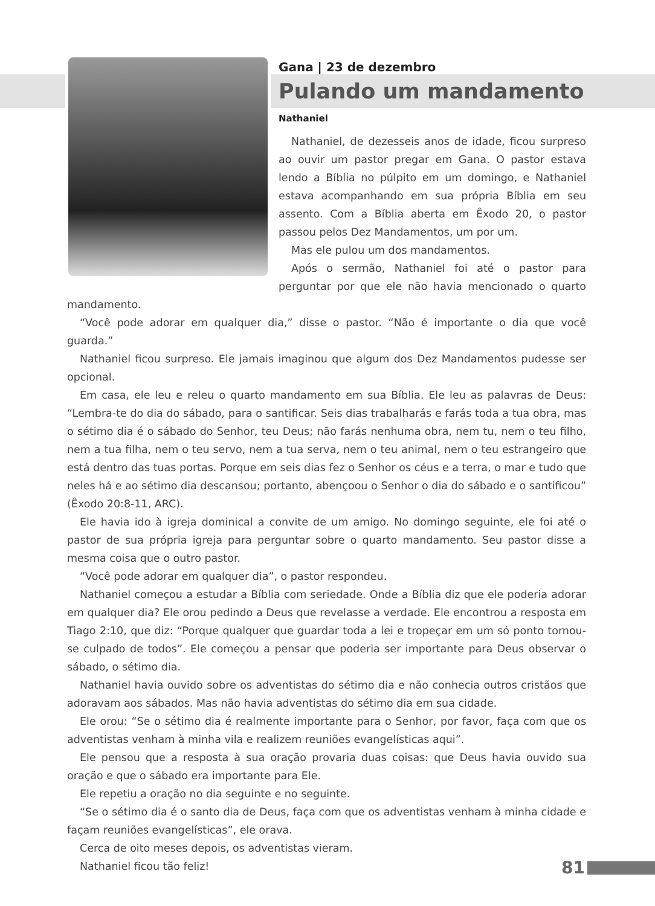Gana | 23 de dezembro
Pulando um mandamento
Nathaniel
Nathaniel, de dezesseis anos de idade, ficou surpreso ao ouvir um pastor pregar em Gana. O pastor estava lendo a Bíblia no púlpito em um domingo, e Nathaniel estava acompanhando em sua própria Bíblia em seu assento. Com a Bíblia aberta em Êxodo 20, o pastor passou pelos Dez Mandamentos, um por um.
Mas ele pulou um dos mandamentos.
Após o sermão, Nathaniel foi até o pastor para perguntar por que ele não havia mencionado o quarto mandamento.
“Você pode adorar em qualquer dia,” disse o pastor. “Não é importante o dia que você guarda.”
Nathaniel ficou surpreso. Ele jamais imaginou que algum dos Dez Mandamentos pudesse ser opcional.
Em casa, ele leu e releu o quarto mandamento em sua Bíblia. Ele leu as palavras de Deus: “Lembra-te do dia do sábado, para o santificar. Seis dias trabalharás e farás toda a tua obra, mas o sétimo dia é o sábado do Senhor, teu Deus; não farás nenhuma obra, nem tu, nem o teu filho, nem a tua filha, nem o teu servo, nem a tua serva, nem o teu animal, nem o teu estrangeiro que está dentro das tuas portas. Porque em seis dias fez o Senhor os céus e a terra, o mar e tudo que neles há e ao sétimo dia descansou; portanto, abençoou o Senhor o dia do sábado e o santificou” (Êxodo 20:8-11, ARC).
Ele havia ido à igreja dominical a convite de um amigo. No domingo seguinte, ele foi até o pastor de sua própria igreja para perguntar sobre o quarto mandamento. Seu pastor disse a mesma coisa que o outro pastor.
“Você pode adorar em qualquer dia”, o pastor respondeu.
Nathaniel começou a estudar a Bíblia com seriedade. Onde a Bíblia diz que ele poderia adorar em qualquer dia? Ele orou pedindo a Deus que revelasse a verdade. Ele encontrou a resposta em Tiago 2:10, que diz: “Porque qualquer que guardar toda a lei e tropeçar em um só ponto tornou-se culpado de todos”. Ele começou a pensar que poderia ser importante para Deus observar o sábado, o sétimo dia.
Nathaniel havia ouvido sobre os adventistas do sétimo dia e não conhecia outros cristãos que adoravam aos sábados. Mas não havia adventistas do sétimo dia em sua cidade.
Ele orou: “Se o sétimo dia é realmente importante para o Senhor, por favor, faça com que os adventistas venham à minha vila e realizem reuniões evangelísticas aqui”.
Ele pensou que a resposta à sua oração provaria duas coisas: que Deus havia ouvido sua oração e que o sábado era importante para Ele.
Ele repetiu a oração no dia seguinte e no seguinte.
“Se o sétimo dia é o santo dia de Deus, faça com que os adventistas venham à minha cidade e façam reuniões evangelísticas”, ele orava.
Cerca de oito meses depois, os adventistas vieram.
Nathaniel ficou tão feliz!
81